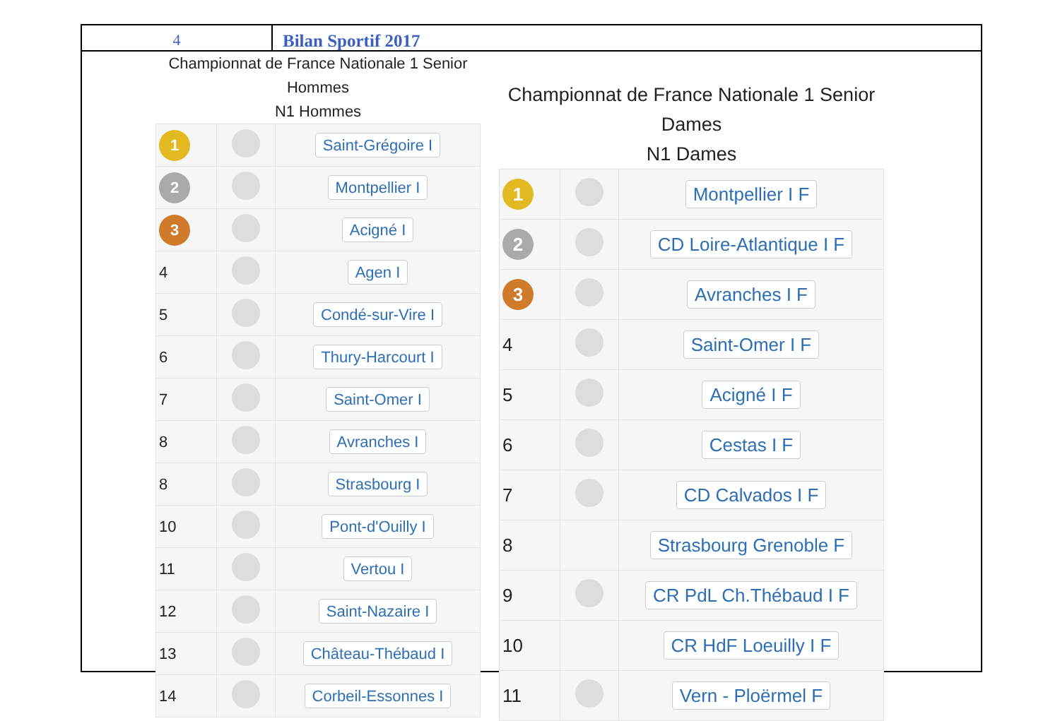4 Bilan Sportif 2017
Championnat de France Nationale 1 Senior
Hommes
N1 Hommes
| 1 | | Saint-Grégoire I |
| 2 | | Montpellier I |
| 3 | | Acigné I |
| 4 | | Agen I |
| 5 | | Condé-sur-Vire I |
| 6 | | Thury-Harcourt I |
| 7 | | Saint-Omer I |
| 8 | | Avranches I |
| 8 | | Strasbourg I |
| 10 | | Pont-d'Ouilly I |
| 11 | | Vertou I |
| 12 | | Saint-Nazaire I |
| 13 | | Château-Thébaud I |
| 14 | | Corbeil-Essonnes I |
Championnat de France Nationale 1 Senior
Dames
N1 Dames
| 1 | | Montpellier I F |
| 2 | | CD Loire-Atlantique I F |
| 3 | | Avranches I F |
| 4 | | Saint-Omer I F |
| 5 | | Acigné I F |
| 6 | | Cestas I F |
| 7 | | CD Calvados I F |
| 8 | | Strasbourg Grenoble F |
| 9 | | CR PdL Ch.Thébaud I F |
| 10 | | CR HdF Loeuilly I F |
| 11 | | Vern - Ploërmel F |